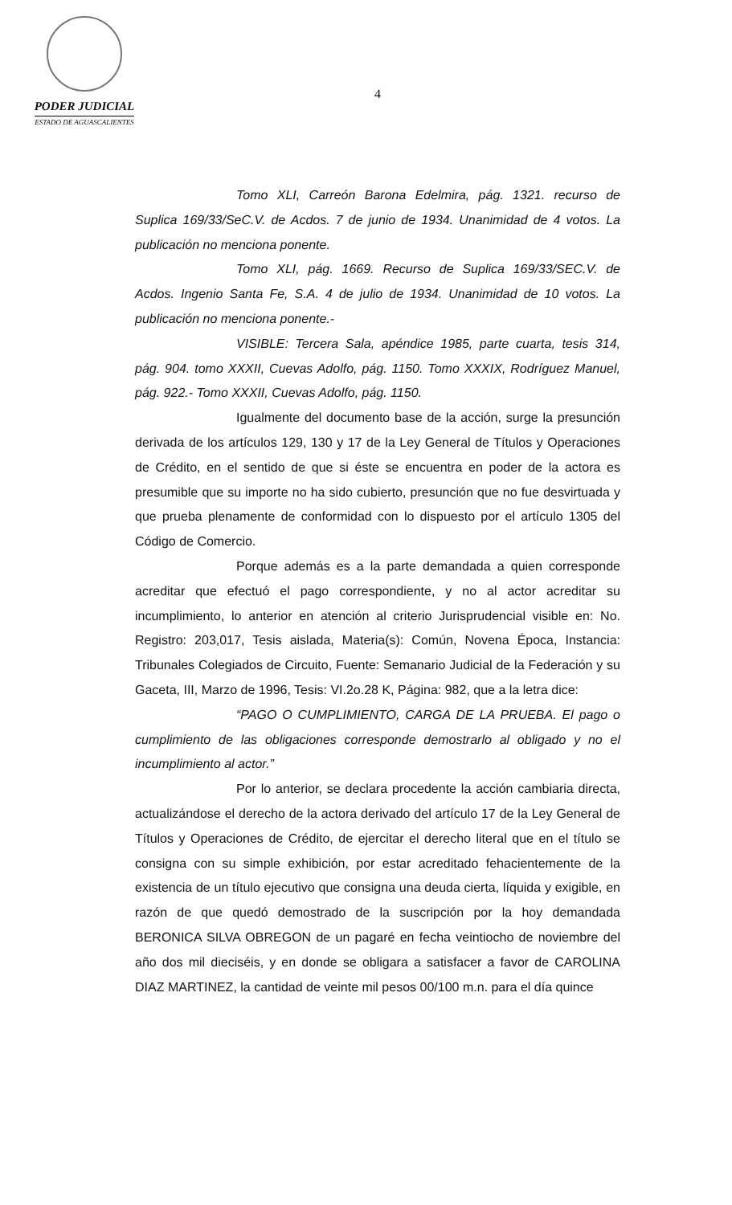PODER JUDICIAL
ESTADO DE AGUASCALIENTES
4
Tomo XLI, Carreón Barona Edelmira, pág. 1321. recurso de Suplica 169/33/SeC.V. de Acdos. 7 de junio de 1934. Unanimidad de 4 votos. La publicación no menciona ponente.
Tomo XLI, pág. 1669. Recurso de Suplica 169/33/SEC.V. de Acdos. Ingenio Santa Fe, S.A. 4 de julio de 1934. Unanimidad de 10 votos. La publicación no menciona ponente.-
VISIBLE: Tercera Sala, apéndice 1985, parte cuarta, tesis 314, pág. 904. tomo XXXII, Cuevas Adolfo, pág. 1150. Tomo XXXIX, Rodríguez Manuel, pág. 922.- Tomo XXXII, Cuevas Adolfo, pág. 1150.
Igualmente del documento base de la acción, surge la presunción derivada de los artículos 129, 130 y 17 de la Ley General de Títulos y Operaciones de Crédito, en el sentido de que si éste se encuentra en poder de la actora es presumible que su importe no ha sido cubierto, presunción que no fue desvirtuada y que prueba plenamente de conformidad con lo dispuesto por el artículo 1305 del Código de Comercio.
Porque además es a la parte demandada a quien corresponde acreditar que efectuó el pago correspondiente, y no al actor acreditar su incumplimiento, lo anterior en atención al criterio Jurisprudencial visible en: No. Registro: 203,017, Tesis aislada, Materia(s): Común, Novena Época, Instancia: Tribunales Colegiados de Circuito, Fuente: Semanario Judicial de la Federación y su Gaceta, III, Marzo de 1996, Tesis: VI.2o.28 K, Página: 982, que a la letra dice:
“PAGO O CUMPLIMIENTO, CARGA DE LA PRUEBA. El pago o cumplimiento de las obligaciones corresponde demostrarlo al obligado y no el incumplimiento al actor.”
Por lo anterior, se declara procedente la acción cambiaria directa, actualizándose el derecho de la actora derivado del artículo 17 de la Ley General de Títulos y Operaciones de Crédito, de ejercitar el derecho literal que en el título se consigna con su simple exhibición, por estar acreditado fehacientemente de la existencia de un título ejecutivo que consigna una deuda cierta, líquida y exigible, en razón de que quedó demostrado de la suscripción por la hoy demandada BERONICA SILVA OBREGON de un pagaré en fecha veintiocho de noviembre del año dos mil dieciséis, y en donde se obligara a satisfacer a favor de CAROLINA DIAZ MARTINEZ, la cantidad de veinte mil pesos 00/100 m.n. para el día quince